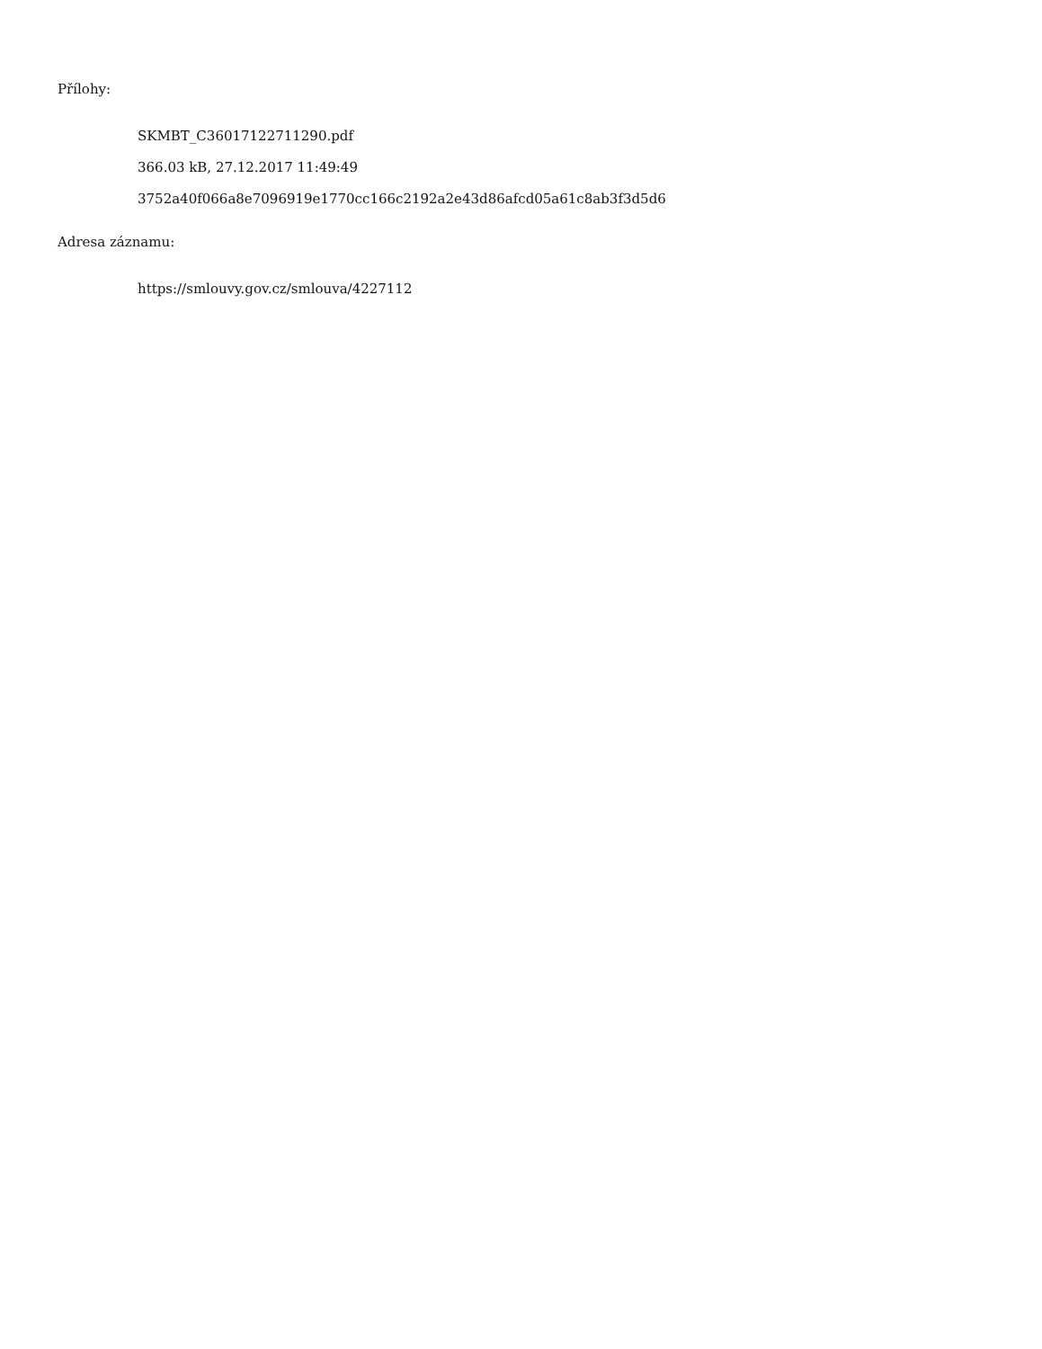Přílohy:
SKMBT_C36017122711290.pdf
366.03 kB, 27.12.2017 11:49:49
3752a40f066a8e7096919e1770cc166c2192a2e43d86afcd05a61c8ab3f3d5d6
Adresa záznamu:
https://smlouvy.gov.cz/smlouva/4227112